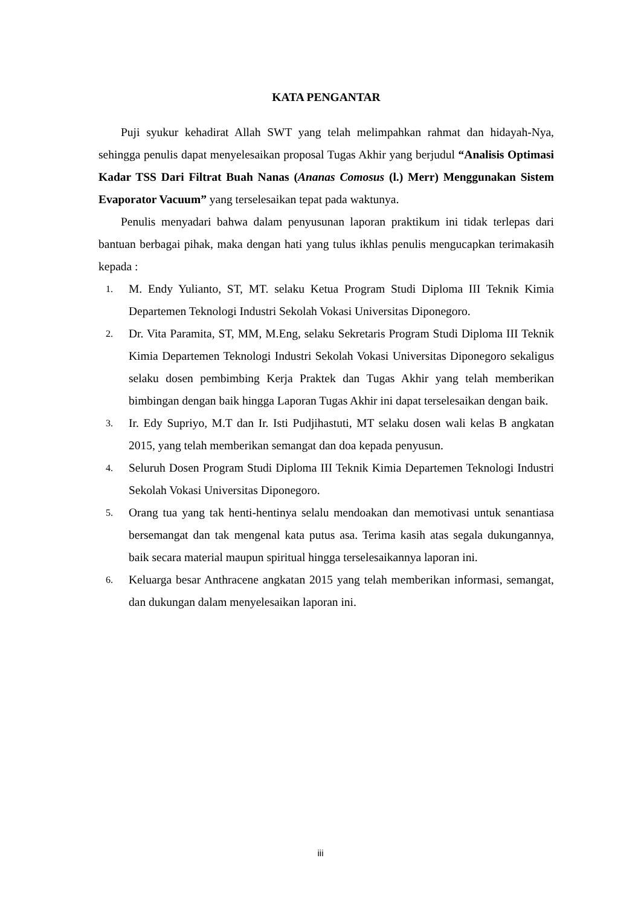KATA PENGANTAR
Puji syukur kehadirat Allah SWT yang telah melimpahkan rahmat dan hidayah-Nya, sehingga penulis dapat menyelesaikan proposal Tugas Akhir yang berjudul “Analisis Optimasi Kadar TSS Dari Filtrat Buah Nanas (Ananas Comosus (l.) Merr) Menggunakan Sistem Evaporator Vacuum” yang terselesaikan tepat pada waktunya.
Penulis menyadari bahwa dalam penyusunan laporan praktikum ini tidak terlepas dari bantuan berbagai pihak, maka dengan hati yang tulus ikhlas penulis mengucapkan terimakasih kepada :
1. M. Endy Yulianto, ST, MT. selaku Ketua Program Studi Diploma III Teknik Kimia Departemen Teknologi Industri Sekolah Vokasi Universitas Diponegoro.
2. Dr. Vita Paramita, ST, MM, M.Eng, selaku Sekretaris Program Studi Diploma III Teknik Kimia Departemen Teknologi Industri Sekolah Vokasi Universitas Diponegoro sekaligus selaku dosen pembimbing Kerja Praktek dan Tugas Akhir yang telah memberikan bimbingan dengan baik hingga Laporan Tugas Akhir ini dapat terselesaikan dengan baik.
3. Ir. Edy Supriyo, M.T dan Ir. Isti Pudjihastuti, MT selaku dosen wali kelas B angkatan 2015, yang telah memberikan semangat dan doa kepada penyusun.
4. Seluruh Dosen Program Studi Diploma III Teknik Kimia Departemen Teknologi Industri Sekolah Vokasi Universitas Diponegoro.
5. Orang tua yang tak henti-hentinya selalu mendoakan dan memotivasi untuk senantiasa bersemangat dan tak mengenal kata putus asa. Terima kasih atas segala dukungannya, baik secara material maupun spiritual hingga terselesaikannya laporan ini.
6. Keluarga besar Anthracene angkatan 2015 yang telah memberikan informasi, semangat, dan dukungan dalam menyelesaikan laporan ini.
iii